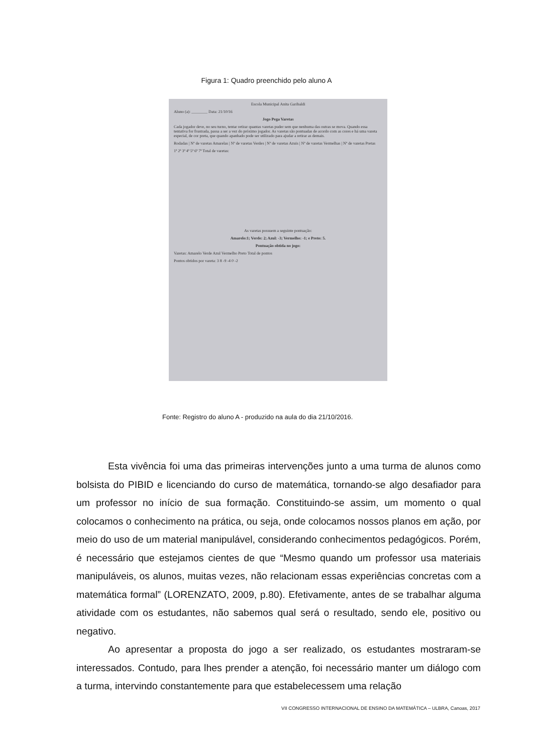Figura 1: Quadro preenchido pelo aluno A
Escola Municipal Anita Garibaldi
Aluno (a): ________ Data: 21/10/16
Jogo Pega Varetas
Cada jogador deve, no seu turno, tentar retirar quantas varetas puder sem que nenhuma das outras se mova. Quando essa tentativa for frustrada, passa a ser a vez do próximo jogador. As varetas são pontuadas de acordo com as cores e há uma vareta especial, de cor preta, que quando apanhado pode ser utilizado para ajudar a retirar as demais.
Rodadas | Nº de varetas Amarelas | Nº de varetas Verdes | Nº de varetas Azuis | Nº de varetas Vermelhas | Nº de varetas Pretas
1ª 2ª 3ª 4ª 5ª 6ª 7ª Total de varetas:
As varetas possuem a seguinte pontuação:
Amarelo:1; Verde: 2; Azul: -3; Vermelho: -1; e Preto: 5.
Pontuação obtida no jogo:
Varetas: Amarelo Verde Azul Vermelho Preto Total de pontos
Pontos obtidos por vareta: 3 8 -9 -4 0 -2
Fonte: Registro do aluno A - produzido na aula do dia 21/10/2016.
Esta vivência foi uma das primeiras intervenções junto a uma turma de alunos como bolsista do PIBID e licenciando do curso de matemática, tornando-se algo desafiador para um professor no início de sua formação. Constituindo-se assim, um momento o qual colocamos o conhecimento na prática, ou seja, onde colocamos nossos planos em ação, por meio do uso de um material manipulável, considerando conhecimentos pedagógicos. Porém, é necessário que estejamos cientes de que “Mesmo quando um professor usa materiais manipuláveis, os alunos, muitas vezes, não relacionam essas experiências concretas com a matemática formal” (LORENZATO, 2009, p.80). Efetivamente, antes de se trabalhar alguma atividade com os estudantes, não sabemos qual será o resultado, sendo ele, positivo ou negativo.
Ao apresentar a proposta do jogo a ser realizado, os estudantes mostraram-se interessados. Contudo, para lhes prender a atenção, foi necessário manter um diálogo com a turma, intervindo constantemente para que estabelecessem uma relação
VII CONGRESSO INTERNACIONAL DE ENSINO DA MATEMÁTICA – ULBRA, Canoas, 2017